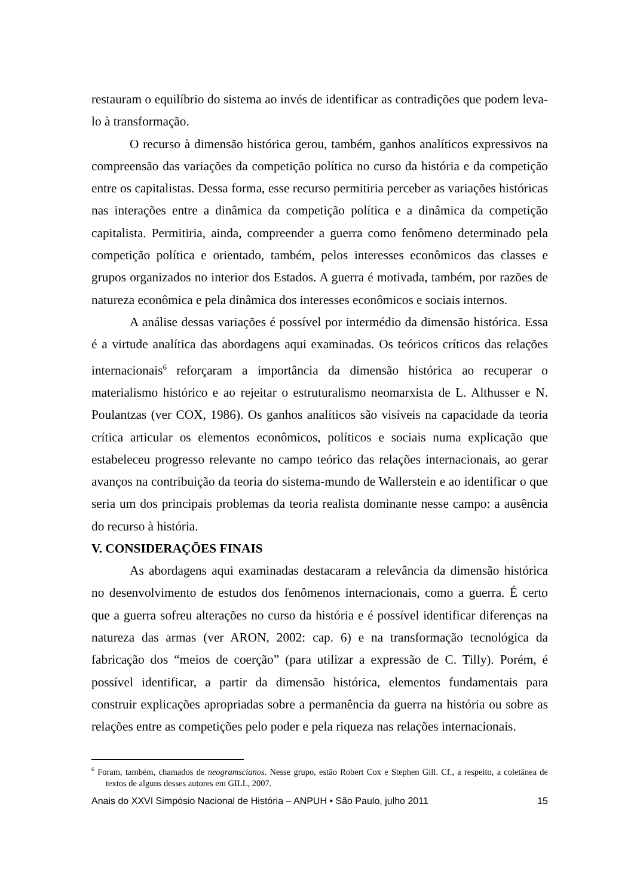restauram o equilíbrio do sistema ao invés de identificar as contradições que podem leva-lo à transformação.
O recurso à dimensão histórica gerou, também, ganhos analíticos expressivos na compreensão das variações da competição política no curso da história e da competição entre os capitalistas. Dessa forma, esse recurso permitiria perceber as variações históricas nas interações entre a dinâmica da competição política e a dinâmica da competição capitalista. Permitiria, ainda, compreender a guerra como fenômeno determinado pela competição política e orientado, também, pelos interesses econômicos das classes e grupos organizados no interior dos Estados. A guerra é motivada, também, por razões de natureza econômica e pela dinâmica dos interesses econômicos e sociais internos.
A análise dessas variações é possível por intermédio da dimensão histórica. Essa é a virtude analítica das abordagens aqui examinadas. Os teóricos críticos das relações internacionais<sup>6</sup> reforçaram a importância da dimensão histórica ao recuperar o materialismo histórico e ao rejeitar o estruturalismo neomarxista de L. Althusser e N. Poulantzas (ver COX, 1986). Os ganhos analíticos são visíveis na capacidade da teoria crítica articular os elementos econômicos, políticos e sociais numa explicação que estabeleceu progresso relevante no campo teórico das relações internacionais, ao gerar avanços na contribuição da teoria do sistema-mundo de Wallerstein e ao identificar o que seria um dos principais problemas da teoria realista dominante nesse campo: a ausência do recurso à história.
V. CONSIDERAÇÕES FINAIS
As abordagens aqui examinadas destacaram a relevância da dimensão histórica no desenvolvimento de estudos dos fenômenos internacionais, como a guerra. É certo que a guerra sofreu alterações no curso da história e é possível identificar diferenças na natureza das armas (ver ARON, 2002: cap. 6) e na transformação tecnológica da fabricação dos “meios de coerção” (para utilizar a expressão de C. Tilly). Porém, é possível identificar, a partir da dimensão histórica, elementos fundamentais para construir explicações apropriadas sobre a permanência da guerra na história ou sobre as relações entre as competições pelo poder e pela riqueza nas relações internacionais.
<sup>6</sup> Foram, também, chamados de neogramscianos. Nesse grupo, estão Robert Cox e Stephen Gill. Cf., a respeito, a coletânea de textos de alguns desses autores em GILL, 2007.
Anais do XXVI Simpósio Nacional de História – ANPUH • São Paulo, julho 2011 15